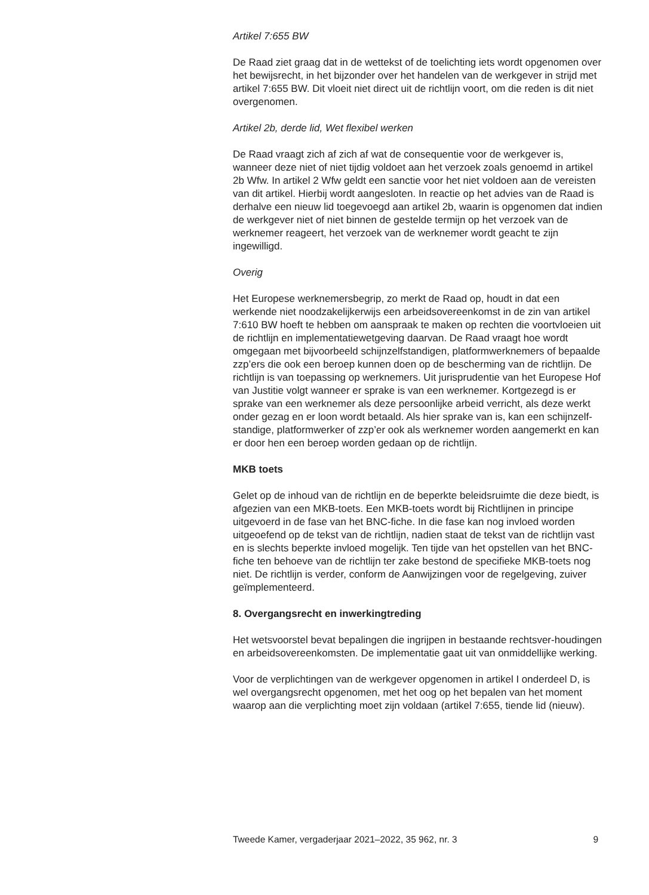Artikel 7:655 BW
De Raad ziet graag dat in de wettekst of de toelichting iets wordt opgenomen over het bewijsrecht, in het bijzonder over het handelen van de werkgever in strijd met artikel 7:655 BW. Dit vloeit niet direct uit de richtlijn voort, om die reden is dit niet overgenomen.
Artikel 2b, derde lid, Wet flexibel werken
De Raad vraagt zich af zich af wat de consequentie voor de werkgever is, wanneer deze niet of niet tijdig voldoet aan het verzoek zoals genoemd in artikel 2b Wfw. In artikel 2 Wfw geldt een sanctie voor het niet voldoen aan de vereisten van dit artikel. Hierbij wordt aangesloten. In reactie op het advies van de Raad is derhalve een nieuw lid toegevoegd aan artikel 2b, waarin is opgenomen dat indien de werkgever niet of niet binnen de gestelde termijn op het verzoek van de werknemer reageert, het verzoek van de werknemer wordt geacht te zijn ingewilligd.
Overig
Het Europese werknemersbegrip, zo merkt de Raad op, houdt in dat een werkende niet noodzakelijkerwijs een arbeidsovereenkomst in de zin van artikel 7:610 BW hoeft te hebben om aanspraak te maken op rechten die voortvloeien uit de richtlijn en implementatiewetgeving daarvan. De Raad vraagt hoe wordt omgegaan met bijvoorbeeld schijnzelfstandigen, platformwerknemers of bepaalde zzp’ers die ook een beroep kunnen doen op de bescherming van de richtlijn. De richtlijn is van toepassing op werknemers. Uit jurisprudentie van het Europese Hof van Justitie volgt wanneer er sprake is van een werknemer. Kortgezegd is er sprake van een werknemer als deze persoonlijke arbeid verricht, als deze werkt onder gezag en er loon wordt betaald. Als hier sprake van is, kan een schijnzelf-standige, platformwerker of zzp’er ook als werknemer worden aangemerkt en kan er door hen een beroep worden gedaan op de richtlijn.
MKB toets
Gelet op de inhoud van de richtlijn en de beperkte beleidsruimte die deze biedt, is afgezien van een MKB-toets. Een MKB-toets wordt bij Richtlijnen in principe uitgevoerd in de fase van het BNC-fiche. In die fase kan nog invloed worden uitgeoefend op de tekst van de richtlijn, nadien staat de tekst van de richtlijn vast en is slechts beperkte invloed mogelijk. Ten tijde van het opstellen van het BNC-fiche ten behoeve van de richtlijn ter zake bestond de specifieke MKB-toets nog niet. De richtlijn is verder, conform de Aanwijzingen voor de regelgeving, zuiver geïmplementeerd.
8. Overgangsrecht en inwerkingtreding
Het wetsvoorstel bevat bepalingen die ingrijpen in bestaande rechtsver-houdingen en arbeidsovereenkomsten. De implementatie gaat uit van onmiddellijke werking.
Voor de verplichtingen van de werkgever opgenomen in artikel I onderdeel D, is wel overgangsrecht opgenomen, met het oog op het bepalen van het moment waarop aan die verplichting moet zijn voldaan (artikel 7:655, tiende lid (nieuw).
Tweede Kamer, vergaderjaar 2021–2022, 35 962, nr. 3 9